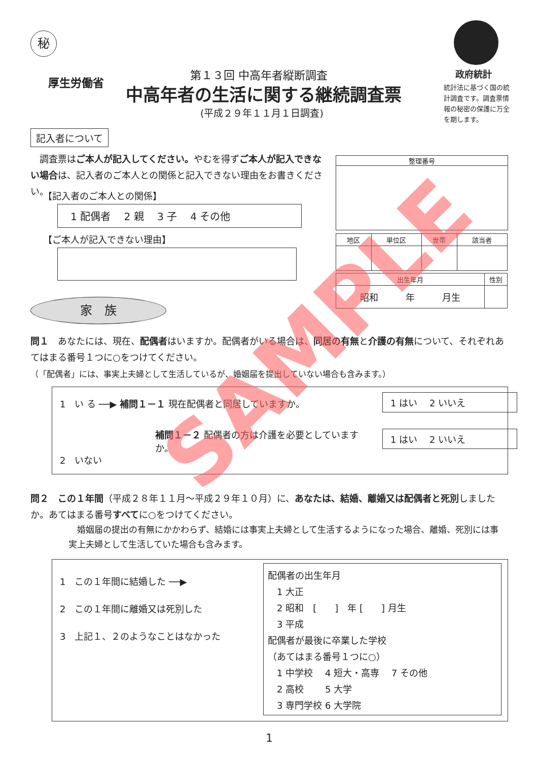秘
厚生労働省
第１３回 中高年者縦断調査
中高年者の生活に関する継続調査票
(平成２９年１１月１日調査)
政府統計
統計法に基づく国の統計調査です。調査票情報の秘密の保護に万全を期します。
記入者について
　調査票はご本人が記入してください。やむを得ずご本人が記入できない場合は、記入者のご本人との関係と記入できない理由をお書きください。
【記入者のご本人との関係】
1 配偶者　 2 親　 3 子　 4 その他
【ご本人が記入できない理由】
整理番号
| 地区 | 単位区 | 世帯 | 該当者 |
| 出生年月 | 性別 |
| 昭和 年 月生 | |
家　族
問１　あなたには、現在、配偶者はいますか。配偶者がいる場合は、同居の有無と介護の有無について、それぞれあてはまる番号１つに○をつけてください。
（「配偶者」には、事実上夫婦として生活しているが、婚姻届を提出していない場合も含みます。）
1　い る ──▶ 補問１－１ 現在配偶者と同居していますか。
1 はい　 2 いいえ
補問１－２ 配偶者の方は介護を必要としていますか。
1 はい　 2 いいえ
2　いない
問２　この１年間（平成２８年１１月～平成２９年１０月）に、あなたは、結婚、離婚又は配偶者と死別しましたか。あてはまる番号すべてに○をつけてください。
　婚姻届の提出の有無にかかわらず、結婚には事実上夫婦として生活するようになった場合、離婚、死別には事実上夫婦として生活していた場合も含みます。
1　この１年間に結婚した ──▶
2　この１年間に離婚又は死別した
3　上記１、２のようなことはなかった
配偶者の出生年月
　1 大正
　2 昭和　[　　]　年 [　　] 月生
　3 平成
配偶者が最後に卒業した学校
（あてはまる番号１つに○）
　1 中学校　 4 短大・高専　 7 その他
　2 高校　　 5 大学
　3 専門学校 6 大学院
1
SAMPLE